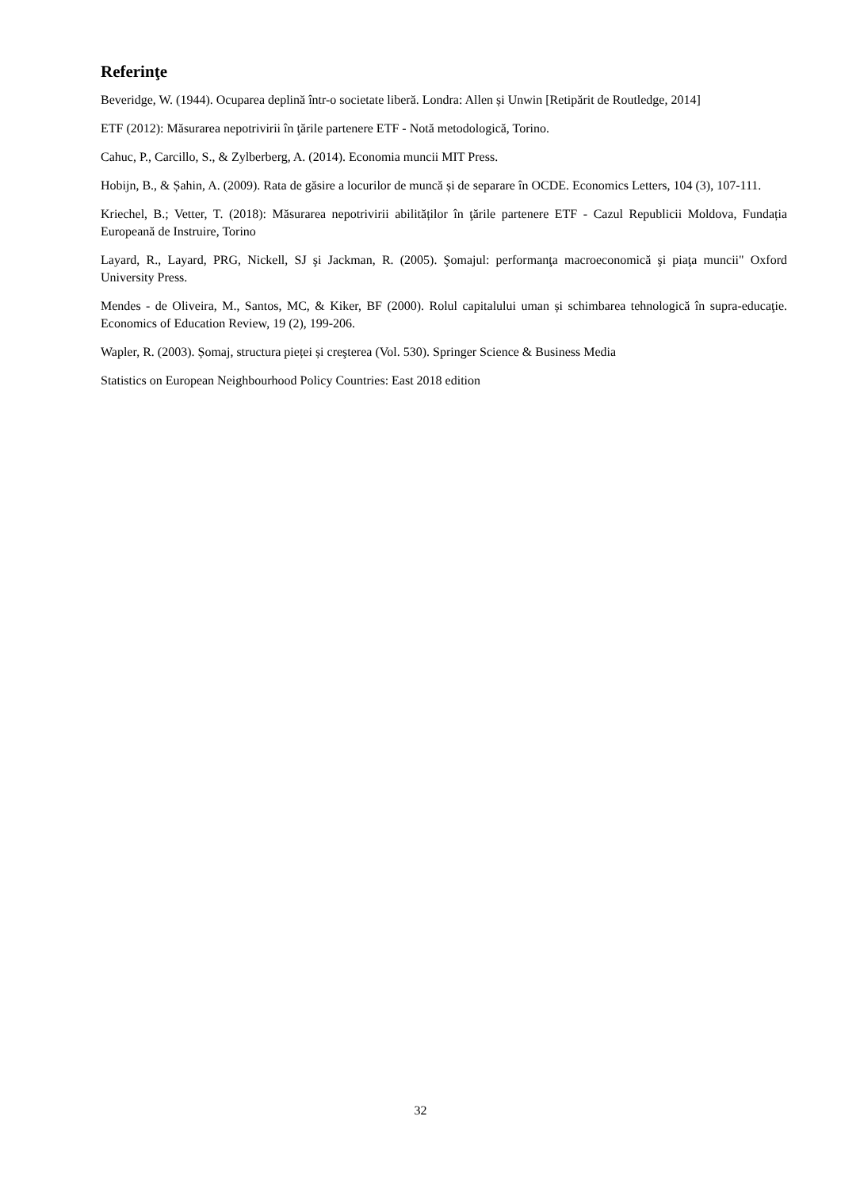Referinţe
Beveridge, W. (1944). Ocuparea deplină într-o societate liberă. Londra: Allen și Unwin [Retipărit de Routledge, 2014]
ETF (2012): Măsurarea nepotrivirii în ţările partenere ETF - Notă metodologică, Torino.
Cahuc, P., Carcillo, S., & Zylberberg, A. (2014). Economia muncii MIT Press.
Hobijn, B., & Șahin, A. (2009). Rata de găsire a locurilor de muncă și de separare în OCDE. Economics Letters, 104 (3), 107-111.
Kriechel, B.; Vetter, T. (2018): Măsurarea nepotrivirii abilităților în ţările partenere ETF - Cazul Republicii Moldova, Fundația Europeană de Instruire, Torino
Layard, R., Layard, PRG, Nickell, SJ şi Jackman, R. (2005). Şomajul: performanţa macroeconomică şi piaţa muncii" Oxford University Press.
Mendes - de Oliveira, M., Santos, MC, & Kiker, BF (2000). Rolul capitalului uman și schimbarea tehnologică în supra-educaţie. Economics of Education Review, 19 (2), 199-206.
Wapler, R. (2003). Șomaj, structura pieței și creşterea (Vol. 530). Springer Science & Business Media
Statistics on European Neighbourhood Policy Countries: East 2018 edition
32